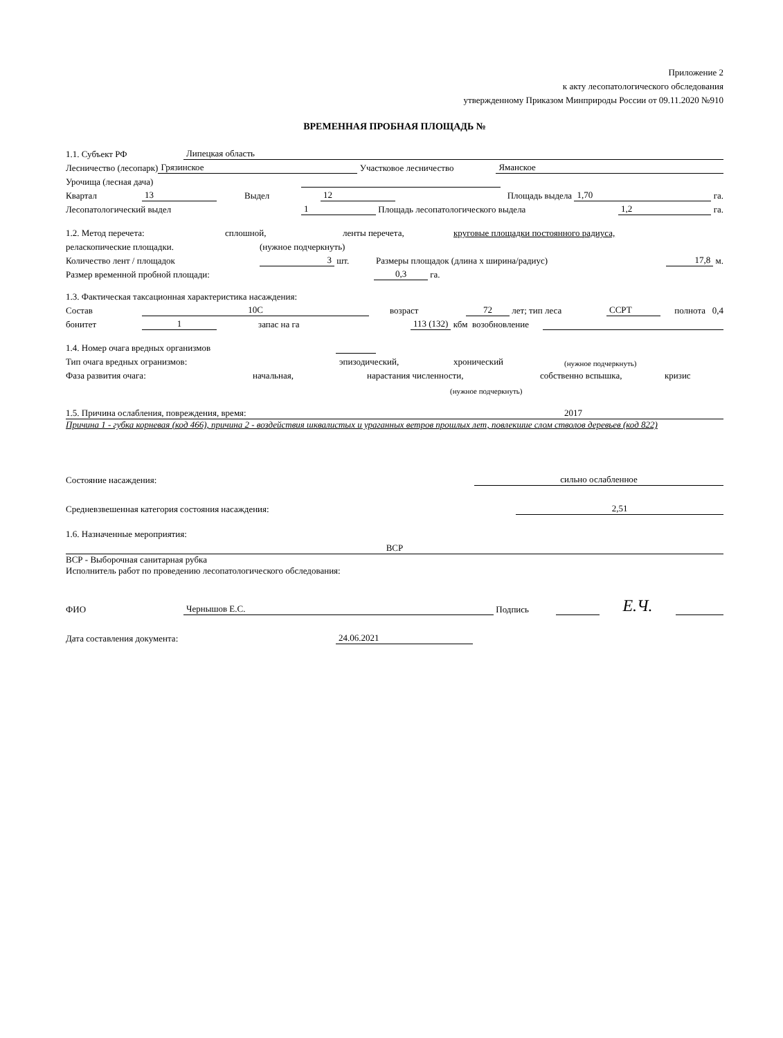Приложение 2
к акту лесопатологического обследования
утвержденному Приказом Минприроды России от 09.11.2020 №910
ВРЕМЕННАЯ ПРОБНАЯ ПЛОЩАДЬ №
1.1. Субъект РФ Липецкая область
Лесничество (лесопарк) Грязинское Участковое лесничество Яманское
Урочища (лесная дача)
Квартал 13 Выдел 12 Площадь выдела 1,70 га.
Лесопатологический выдел 1 Площадь лесопатологического выдела 1,2 га.
1.2. Метод перечета: сплошной, ленты перечета, круговые площадки постоянного радиуса,
реласкопические площадки. (нужное подчеркнуть)
Количество лент / площадок 3 шт. Размеры площадок (длина х ширина/радиус) 17,8 м.
Размер временной пробной площади: 0,3 га.
1.3. Фактическая таксационная характеристика насаждения:
Состав 10С возраст 72 лет; тип леса ССРТ полнота 0,4
бонитет 1 запас на га 113 (132) кбм возобновление
1.4. Номер очага вредных организмов
Тип очага вредных огранизмов: эпизодический, хронический (нужное подчеркнуть)
Фаза развития очага: начальная, нарастания численности, собственно вспышка, кризис
(нужное подчеркнуть)
1.5. Причина ослабления, повреждения, время: 2017
Причина 1 - губка корневая (код 466), причина 2 - воздействия шквалистых и ураганных ветров прошлых лет, повлекшие слом стволов деревьев (код 822)
Состояние насаждения: сильно ослабленное
Средневзвешенная категория состояния насаждения: 2,51
1.6. Назначенные мероприятия:
ВСР
ВСР - Выборочная санитарная рубка
Исполнитель работ по проведению лесопатологического обследования:
ФИО Чернышов Е.С. Подпись E.Ч.
Дата составления документа: 24.06.2021